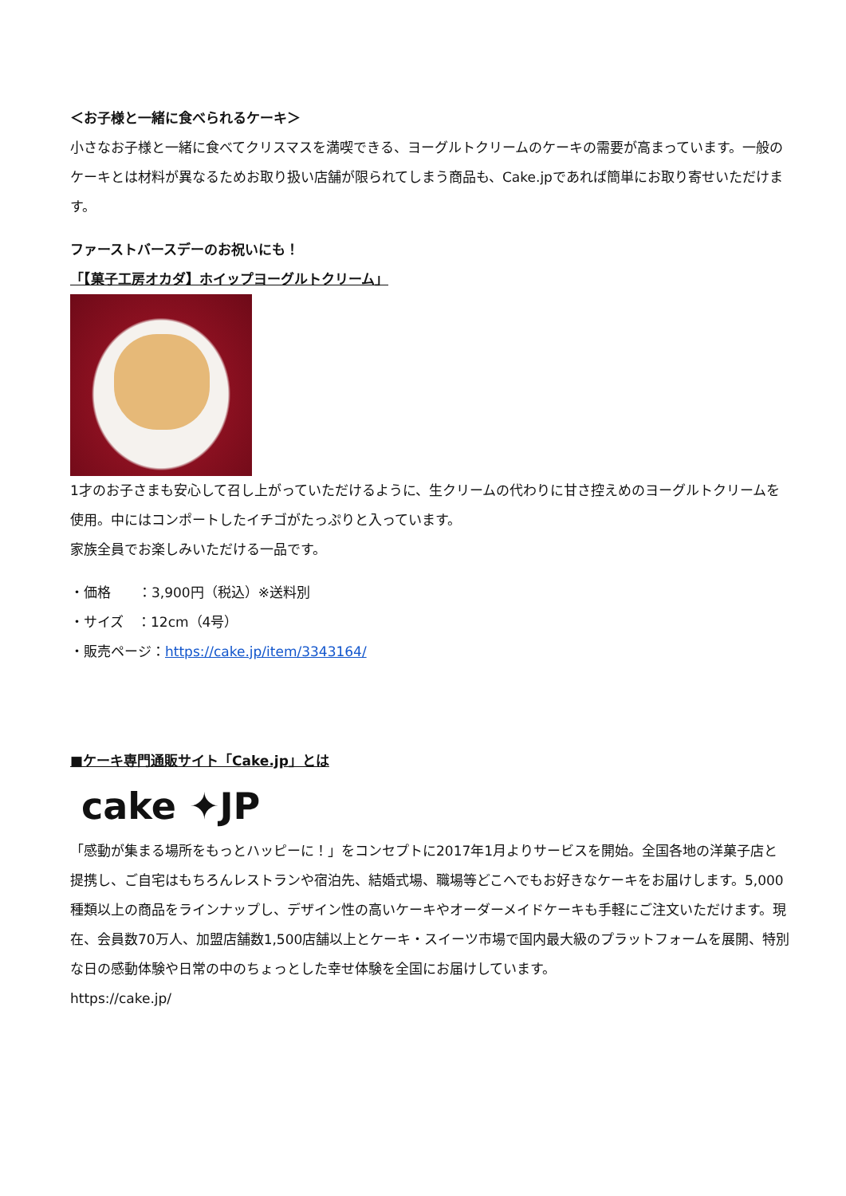＜お子様と一緒に食べられるケーキ＞
小さなお子様と一緒に食べてクリスマスを満喫できる、ヨーグルトクリームのケーキの需要が高まっています。一般のケーキとは材料が異なるためお取り扱い店舗が限られてしまう商品も、Cake.jpであれば簡単にお取り寄せいただけます。
ファーストバースデーのお祝いにも！
「【菓子工房オカダ】ホイップヨーグルトクリーム」
1才のお子さまも安心して召し上がっていただけるように、生クリームの代わりに甘さ控えめのヨーグルトクリームを使用。中にはコンポートしたイチゴがたっぷりと入っています。
家族全員でお楽しみいただける一品です。
・価格　　：3,900円（税込）※送料別
・サイズ　：12cm（4号）
・販売ページ：https://cake.jp/item/3343164/
■ケーキ専門通販サイト「Cake.jp」とは
cake ✦JP
「感動が集まる場所をもっとハッピーに！」をコンセプトに2017年1月よりサービスを開始。全国各地の洋菓子店と提携し、ご自宅はもちろんレストランや宿泊先、結婚式場、職場等どこへでもお好きなケーキをお届けします。5,000種類以上の商品をラインナップし、デザイン性の高いケーキやオーダーメイドケーキも手軽にご注文いただけます。現在、会員数70万人、加盟店舗数1,500店舗以上とケーキ・スイーツ市場で国内最大級のプラットフォームを展開、特別な日の感動体験や日常の中のちょっとした幸せ体験を全国にお届けしています。
https://cake.jp/